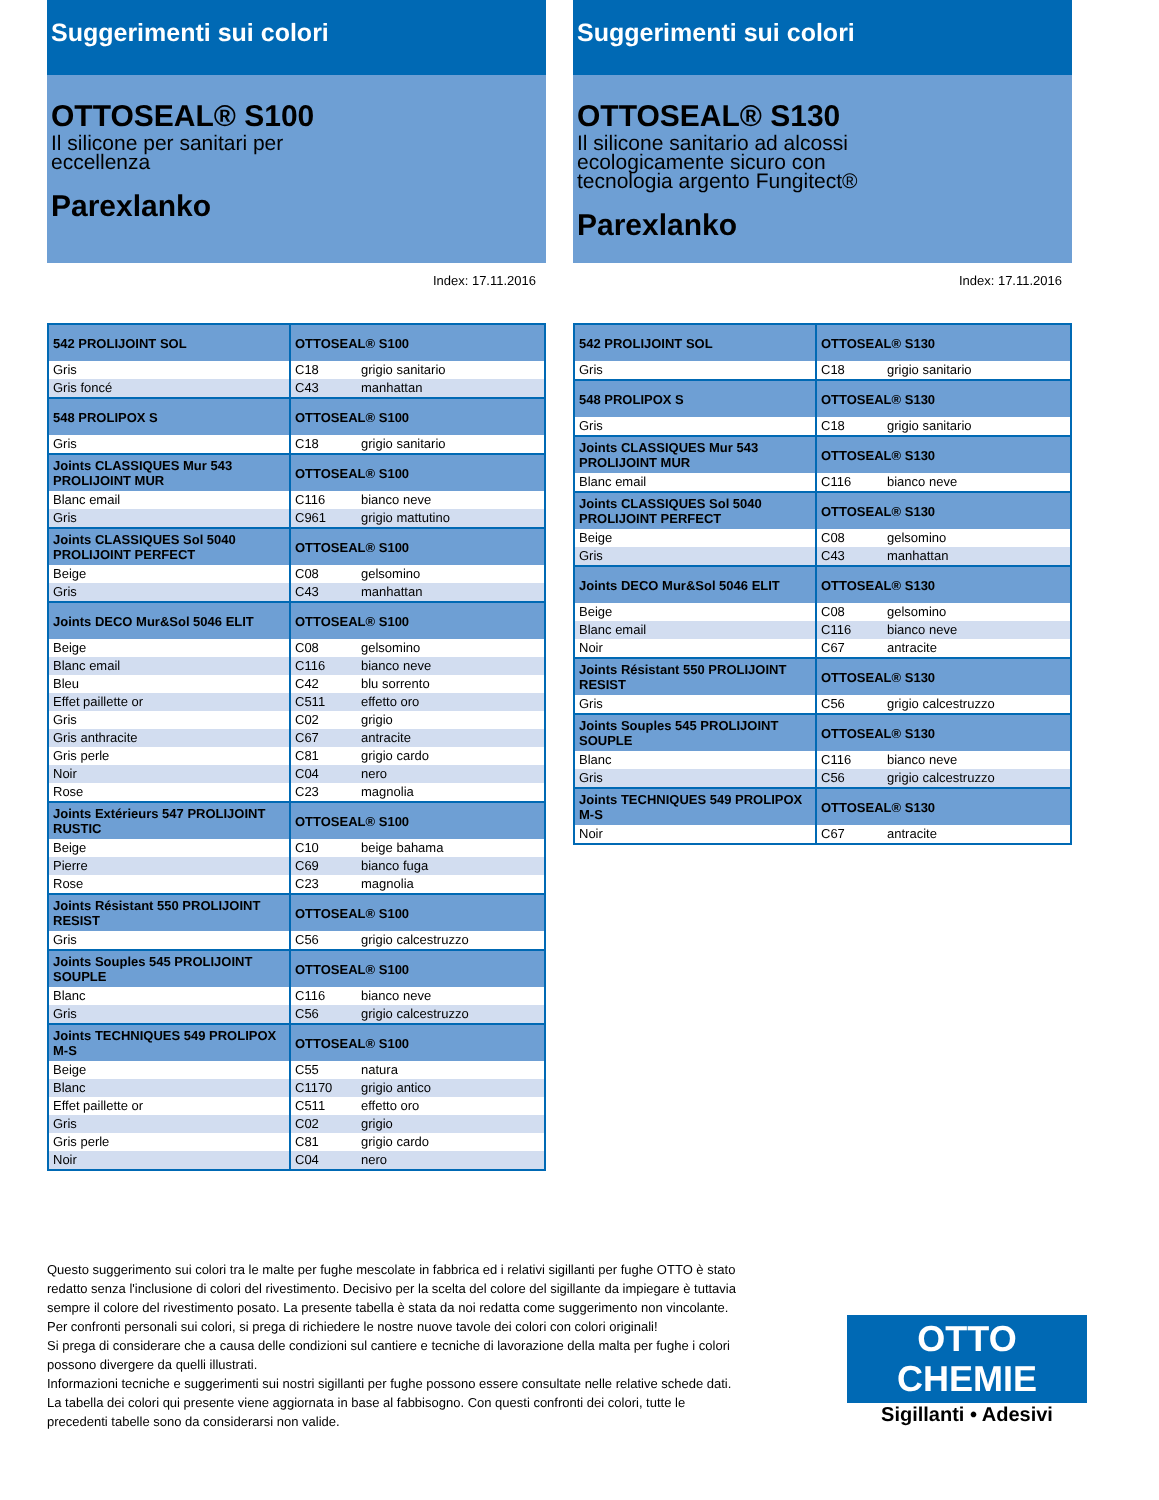Suggerimenti sui colori
OTTOSEAL® S100
Il silicone per sanitari per
eccellenza
Parexlanko
Index: 17.11.2016
| 542 PROLIJOINT SOL | OTTOSEAL® S100 | |
| Gris | C18 | grigio sanitario |
| Gris foncé | C43 | manhattan |
| 548 PROLIPOX S | OTTOSEAL® S100 | |
| Gris | C18 | grigio sanitario |
| Joints CLASSIQUES Mur 543 PROLIJOINT MUR | OTTOSEAL® S100 | |
| Blanc email | C116 | bianco neve |
| Gris | C961 | grigio mattutino |
| Joints CLASSIQUES Sol 5040 PROLIJOINT PERFECT | OTTOSEAL® S100 | |
| Beige | C08 | gelsomino |
| Gris | C43 | manhattan |
| Joints DECO Mur&Sol 5046 ELIT | OTTOSEAL® S100 | |
| Beige | C08 | gelsomino |
| Blanc email | C116 | bianco neve |
| Bleu | C42 | blu sorrento |
| Effet paillette or | C511 | effetto oro |
| Gris | C02 | grigio |
| Gris anthracite | C67 | antracite |
| Gris perle | C81 | grigio cardo |
| Noir | C04 | nero |
| Rose | C23 | magnolia |
| Joints Extérieurs 547 PROLIJOINT RUSTIC | OTTOSEAL® S100 | |
| Beige | C10 | beige bahama |
| Pierre | C69 | bianco fuga |
| Rose | C23 | magnolia |
| Joints Résistant 550 PROLIJOINT RESIST | OTTOSEAL® S100 | |
| Gris | C56 | grigio calcestruzzo |
| Joints Souples 545 PROLIJOINT SOUPLE | OTTOSEAL® S100 | |
| Blanc | C116 | bianco neve |
| Gris | C56 | grigio calcestruzzo |
| Joints TECHNIQUES 549 PROLIPOX M-S | OTTOSEAL® S100 | |
| Beige | C55 | natura |
| Blanc | C1170 | grigio antico |
| Effet paillette or | C511 | effetto oro |
| Gris | C02 | grigio |
| Gris perle | C81 | grigio cardo |
| Noir | C04 | nero |
Suggerimenti sui colori
OTTOSEAL® S130
Il silicone sanitario ad alcossi
ecologicamente sicuro con
tecnologia argento Fungitect®
Parexlanko
Index: 17.11.2016
| 542 PROLIJOINT SOL | OTTOSEAL® S130 | |
| Gris | C18 | grigio sanitario |
| 548 PROLIPOX S | OTTOSEAL® S130 | |
| Gris | C18 | grigio sanitario |
| Joints CLASSIQUES Mur 543 PROLIJOINT MUR | OTTOSEAL® S130 | |
| Blanc email | C116 | bianco neve |
| Joints CLASSIQUES Sol 5040 PROLIJOINT PERFECT | OTTOSEAL® S130 | |
| Beige | C08 | gelsomino |
| Gris | C43 | manhattan |
| Joints DECO Mur&Sol 5046 ELIT | OTTOSEAL® S130 | |
| Beige | C08 | gelsomino |
| Blanc email | C116 | bianco neve |
| Noir | C67 | antracite |
| Joints Résistant 550 PROLIJOINT RESIST | OTTOSEAL® S130 | |
| Gris | C56 | grigio calcestruzzo |
| Joints Souples 545 PROLIJOINT SOUPLE | OTTOSEAL® S130 | |
| Blanc | C116 | bianco neve |
| Gris | C56 | grigio calcestruzzo |
| Joints TECHNIQUES 549 PROLIPOX M-S | OTTOSEAL® S130 | |
| Noir | C67 | antracite |
Questo suggerimento sui colori tra le malte per fughe mescolate in fabbrica ed i relativi sigillanti per fughe OTTO è stato redatto senza l'inclusione di colori del rivestimento. Decisivo per la scelta del colore del sigillante da impiegare è tuttavia sempre il colore del rivestimento posato. La presente tabella è stata da noi redatta come suggerimento non vincolante. Per confronti personali sui colori, si prega di richiedere le nostre nuove tavole dei colori con colori originali!
Si prega di considerare che a causa delle condizioni sul cantiere e tecniche di lavorazione della malta per fughe i colori possono divergere da quelli illustrati.
Informazioni tecniche e suggerimenti sui nostri sigillanti per fughe possono essere consultate nelle relative schede dati. La tabella dei colori qui presente viene aggiornata in base al fabbisogno. Con questi confronti dei colori, tutte le precedenti tabelle sono da considerarsi non valide.
OTTO
CHEMIE
Sigillanti • Adesivi